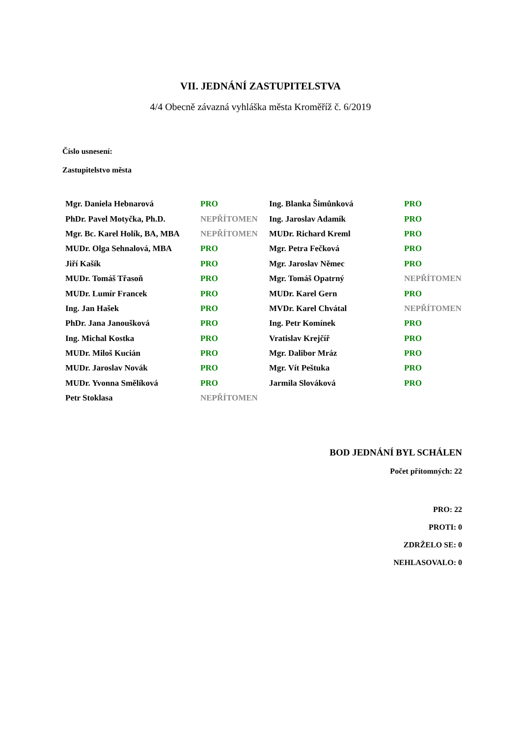VII. JEDNÁNÍ ZASTUPITELSTVA
4/4 Obecně závazná vyhláška města Kroměříž č. 6/2019
Číslo usnesení:
Zastupitelstvo města
| Mgr. Daniela Hebnarová | PRO | Ing. Blanka Šimůnková | PRO |
| PhDr. Pavel Motyčka, Ph.D. | NEPŘÍTOMEN | Ing. Jaroslav Adamík | PRO |
| Mgr. Bc. Karel Holík, BA, MBA | NEPŘÍTOMEN | MUDr. Richard Kreml | PRO |
| MUDr. Olga Sehnalová, MBA | PRO | Mgr. Petra Fečková | PRO |
| Jiří Kašík | PRO | Mgr. Jaroslav Němec | PRO |
| MUDr. Tomáš Třasoň | PRO | Mgr. Tomáš Opatrný | NEPŘÍTOMEN |
| MUDr. Lumír Francek | PRO | MUDr. Karel Gern | PRO |
| Ing. Jan Hašek | PRO | MVDr. Karel Chvátal | NEPŘÍTOMEN |
| PhDr. Jana Janoušková | PRO | Ing. Petr Komínek | PRO |
| Ing. Michal Kostka | PRO | Vratislav Krejčíř | PRO |
| MUDr. Miloš Kucián | PRO | Mgr. Dalibor Mráz | PRO |
| MUDr. Jaroslav Novák | PRO | Mgr. Vít Peštuka | PRO |
| MUDr. Yvonna Smělíková | PRO | Jarmila Slováková | PRO |
| Petr Stoklasa | NEPŘÍTOMEN | | |
BOD JEDNÁNÍ BYL SCHÁLEN
Počet přítomných: 22
PRO: 22
PROTI: 0
ZDRŽELO SE: 0
NEHLASOVALO: 0